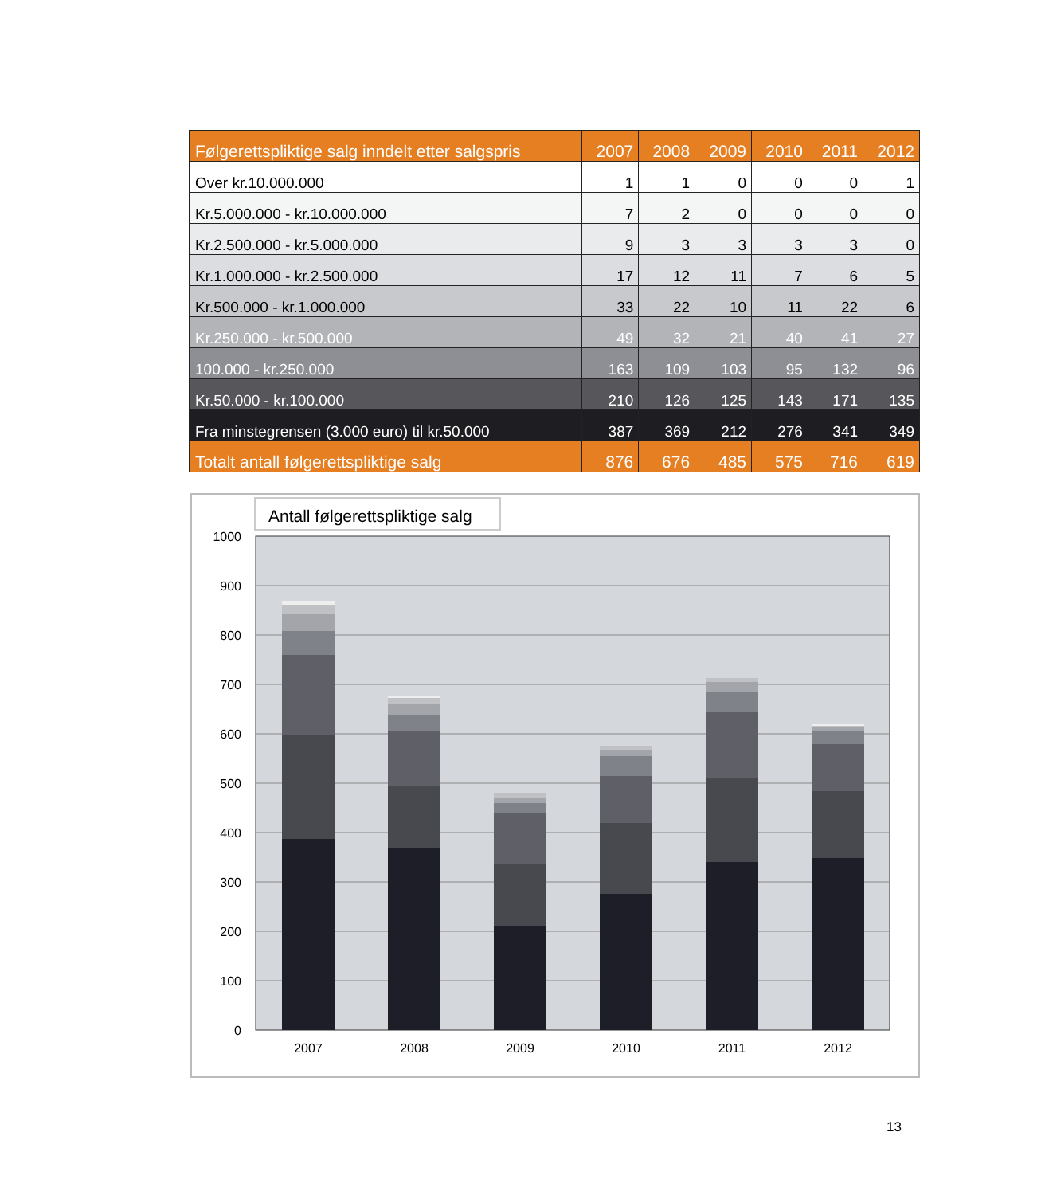| Følgerettspliktige salg inndelt etter salgspris | 2007 | 2008 | 2009 | 2010 | 2011 | 2012 |
| --- | --- | --- | --- | --- | --- | --- |
| Over kr.10.000.000 | 1 | 1 | 0 | 0 | 0 | 1 |
| Kr.5.000.000 - kr.10.000.000 | 7 | 2 | 0 | 0 | 0 | 0 |
| Kr.2.500.000 - kr.5.000.000 | 9 | 3 | 3 | 3 | 3 | 0 |
| Kr.1.000.000 - kr.2.500.000 | 17 | 12 | 11 | 7 | 6 | 5 |
| Kr.500.000 - kr.1.000.000 | 33 | 22 | 10 | 11 | 22 | 6 |
| Kr.250.000 - kr.500.000 | 49 | 32 | 21 | 40 | 41 | 27 |
| 100.000 - kr.250.000 | 163 | 109 | 103 | 95 | 132 | 96 |
| Kr.50.000 - kr.100.000 | 210 | 126 | 125 | 143 | 171 | 135 |
| Fra minstegrensen (3.000 euro) til kr.50.000 | 387 | 369 | 212 | 276 | 341 | 349 |
| Totalt antall følgerettspliktige salg | 876 | 676 | 485 | 575 | 716 | 619 |
Antall følgerettspliktige salg
1000
900
800
700
600
500
400
300
200
100
0
2007
2008
2009
2010
2011
2012
13